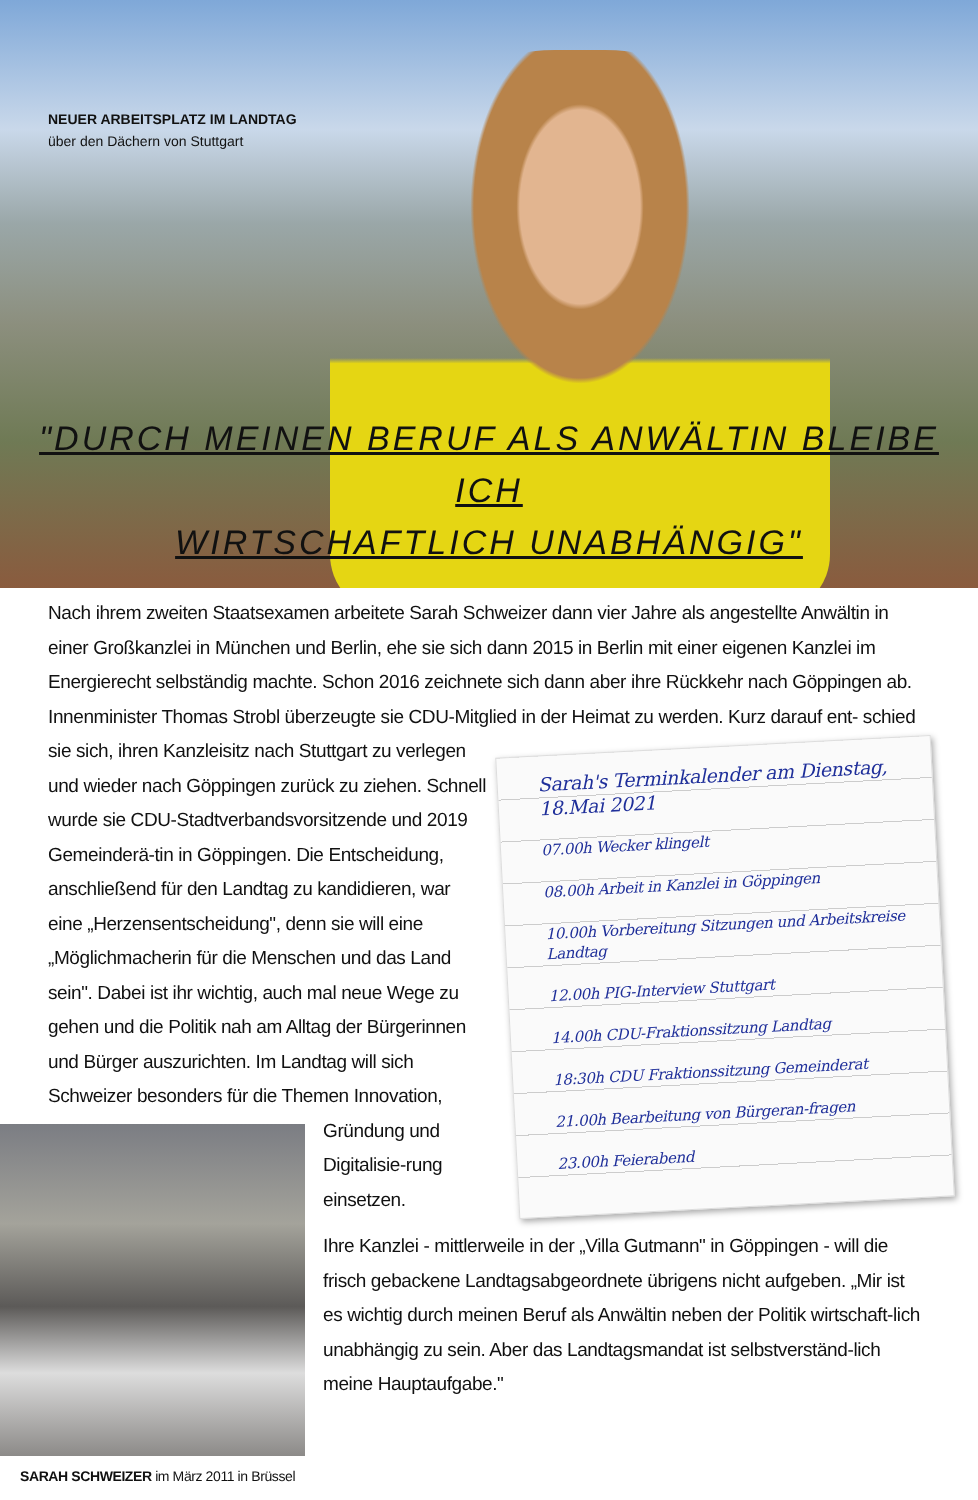NEUER ARBEITSPLATZ IM LANDTAG
über den Dächern von Stuttgart
"DURCH MEINEN BERUF ALS ANWÄLTIN BLEIBE ICH
WIRTSCHAFTLICH UNABHÄNGIG"
Nach ihrem zweiten Staatsexamen arbeitete Sarah Schweizer dann vier Jahre als angestellte Anwältin in einer Großkanzlei in München und Berlin, ehe sie sich dann 2015 in Berlin mit einer eigenen Kanzlei im Energierecht selbständig machte. Schon 2016 zeichnete sich dann aber ihre Rückkehr nach Göppingen ab. Innenminister Thomas Strobl überzeugte sie CDU-Mitglied in der Heimat zu werden. Kurz darauf ent-
Sarah's Terminkalender am Dienstag, 18.Mai 2021
07.00h Wecker klingelt
08.00h Arbeit in Kanzlei in Göppingen
10.00h Vorbereitung Sitzungen und Arbeitskreise Landtag
12.00h PIG-Interview Stuttgart
14.00h CDU-Fraktionssitzung Landtag
18:30h CDU Fraktionssitzung Gemeinderat
21.00h Bearbeitung von Bürgeran-fragen
23.00h Feierabend
schied sie sich, ihren Kanzleisitz nach Stuttgart zu verlegen und wieder nach Göppingen zurück zu ziehen. Schnell wurde sie CDU-Stadtverbandsvorsitzende und 2019 Gemeinderä-tin in Göppingen. Die Entscheidung, anschließend für den Landtag zu kandidieren, war eine „Herzensentscheidung", denn sie will eine „Möglichmacherin für die Menschen und das Land sein". Dabei ist ihr wichtig, auch mal neue Wege zu gehen und die Politik nah am Alltag der Bürgerinnen und Bürger auszurichten. Im Landtag will sich Schweizer besonders für
SARAH SCHWEIZER im März 2011 in Brüssel
die Themen Innovation, Gründung und Digitalisie-rung einsetzen.
Ihre Kanzlei - mittlerweile in der „Villa Gutmann" in Göppingen - will die frisch gebackene Landtagsabgeordnete übrigens nicht aufgeben. „Mir ist es wichtig durch meinen Beruf als Anwältin neben der Politik wirtschaft-lich unabhängig zu sein. Aber das Landtagsmandat ist selbstverständ-lich meine Hauptaufgabe."